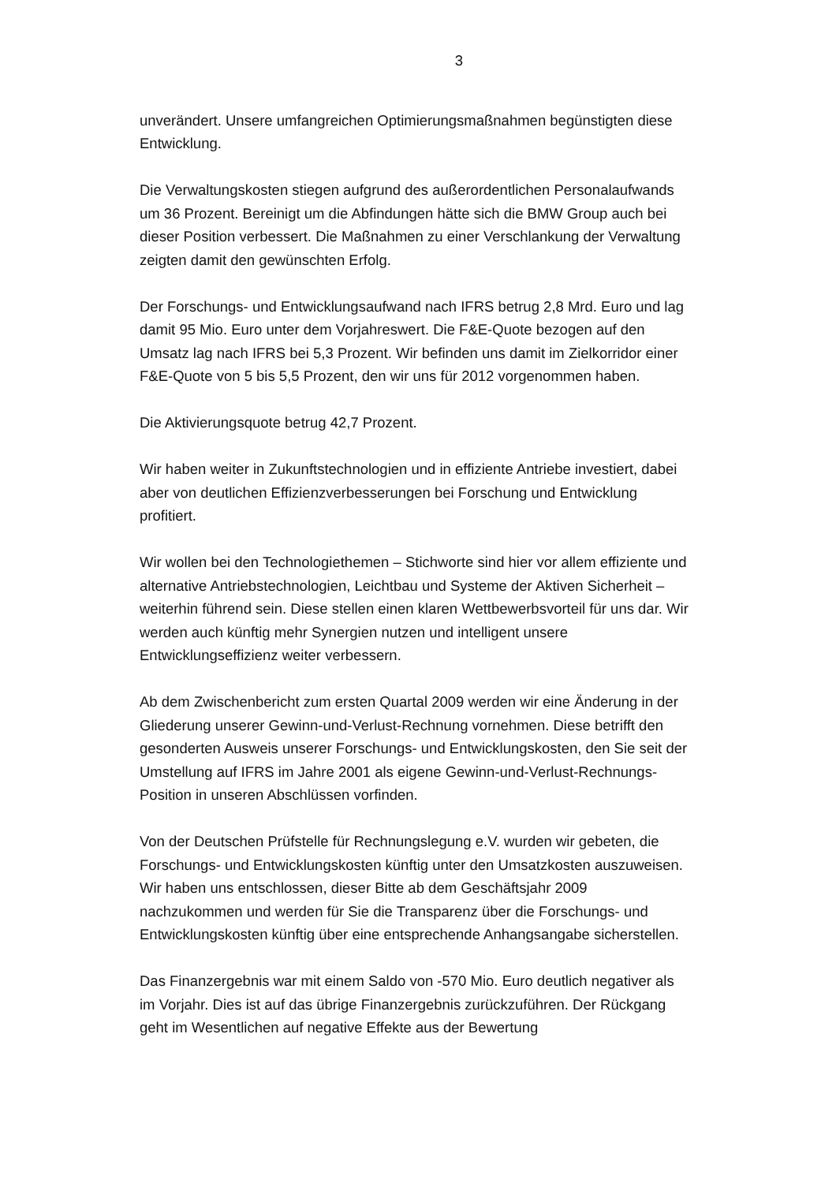3
unverändert. Unsere umfangreichen Optimierungsmaßnahmen begünstigten diese Entwicklung.
Die Verwaltungskosten stiegen aufgrund des außerordentlichen Personalaufwands um 36 Prozent. Bereinigt um die Abfindungen hätte sich die BMW Group auch bei dieser Position verbessert. Die Maßnahmen zu einer Verschlankung der Verwaltung zeigten damit den gewünschten Erfolg.
Der Forschungs- und Entwicklungsaufwand nach IFRS betrug 2,8 Mrd. Euro und lag damit 95 Mio. Euro unter dem Vorjahreswert. Die F&E-Quote bezogen auf den Umsatz lag nach IFRS bei 5,3 Prozent. Wir befinden uns damit im Zielkorridor einer F&E-Quote von 5 bis 5,5 Prozent, den wir uns für 2012 vorgenommen haben.
Die Aktivierungsquote betrug 42,7 Prozent.
Wir haben weiter in Zukunftstechnologien und in effiziente Antriebe investiert, dabei aber von deutlichen Effizienzverbesserungen bei Forschung und Entwicklung profitiert.
Wir wollen bei den Technologiethemen – Stichworte sind hier vor allem effiziente und alternative Antriebstechnologien, Leichtbau und Systeme der Aktiven Sicherheit – weiterhin führend sein. Diese stellen einen klaren Wettbewerbsvorteil für uns dar. Wir werden auch künftig mehr Synergien nutzen und intelligent unsere Entwicklungseffizienz weiter verbessern.
Ab dem Zwischenbericht zum ersten Quartal 2009 werden wir eine Änderung in der Gliederung unserer Gewinn-und-Verlust-Rechnung vornehmen. Diese betrifft den gesonderten Ausweis unserer Forschungs- und Entwicklungskosten, den Sie seit der Umstellung auf IFRS im Jahre 2001 als eigene Gewinn-und-Verlust-Rechnungs-Position in unseren Abschlüssen vorfinden.
Von der Deutschen Prüfstelle für Rechnungslegung e.V. wurden wir gebeten, die Forschungs- und Entwicklungskosten künftig unter den Umsatzkosten auszuweisen. Wir haben uns entschlossen, dieser Bitte ab dem Geschäftsjahr 2009 nachzukommen und werden für Sie die Transparenz über die Forschungs- und Entwicklungskosten künftig über eine entsprechende Anhangsangabe sicherstellen.
Das Finanzergebnis war mit einem Saldo von -570 Mio. Euro deutlich negativer als im Vorjahr. Dies ist auf das übrige Finanzergebnis zurückzuführen. Der Rückgang geht im Wesentlichen auf negative Effekte aus der Bewertung